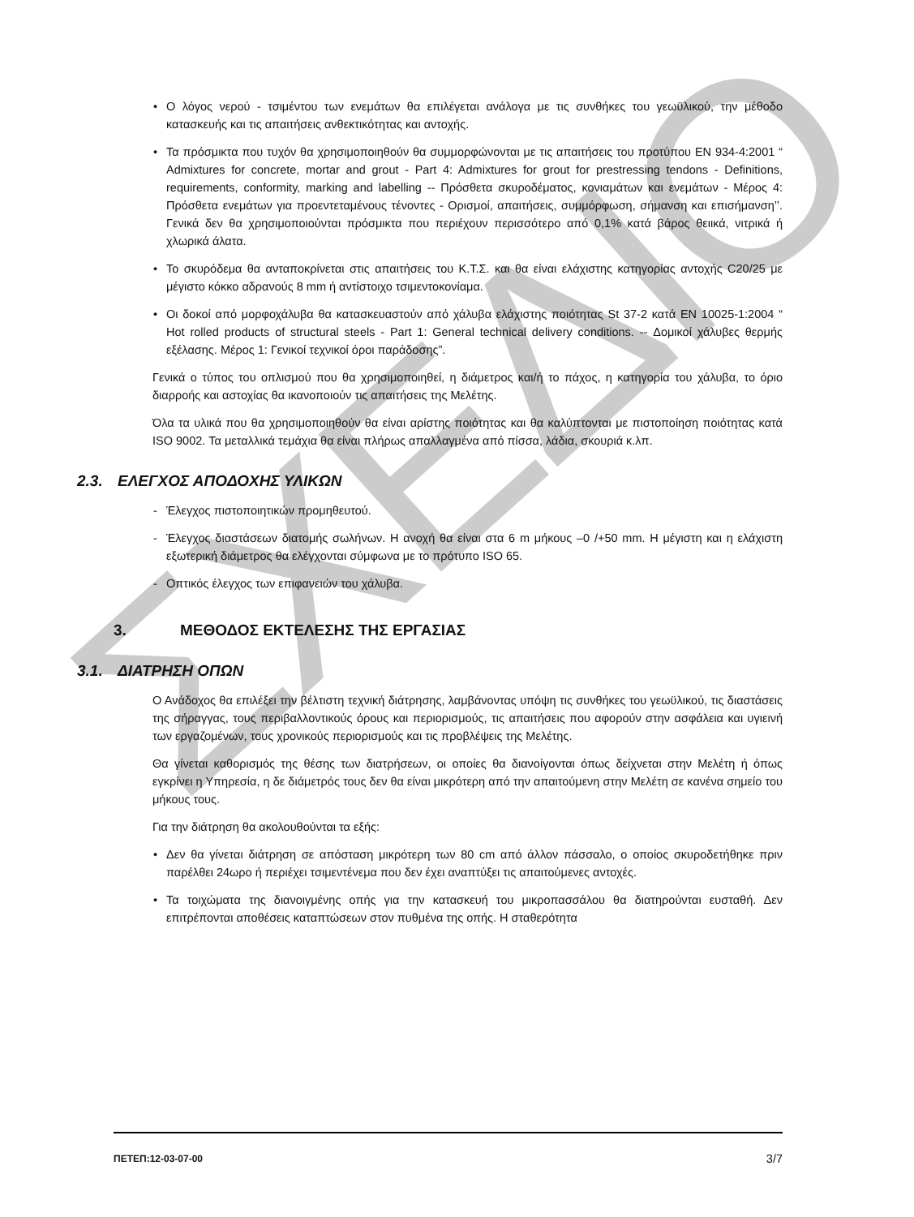ΣΧΕΔΙΟ
• Ο λόγος νερού - τσιμέντου των ενεμάτων θα επιλέγεται ανάλογα με τις συνθήκες του γεωϋλικού, την μέθοδο κατασκευής και τις απαιτήσεις ανθεκτικότητας και αντοχής.
• Τα πρόσμικτα που τυχόν θα χρησιμοποιηθούν θα συμμορφώνονται με τις απαιτήσεις του προτύπου EN 934-4:2001 “ Admixtures for concrete, mortar and grout - Part 4: Admixtures for grout for prestressing tendons - Definitions, requirements, conformity, marking and labelling -- Πρόσθετα σκυροδέματος, κονιαμάτων και ενεμάτων - Μέρος 4: Πρόσθετα ενεμάτων για προεντεταμένους τένοντες - Ορισμοί, απαιτήσεις, συμμόρφωση, σήμανση και επισήμανση’’. Γενικά δεν θα χρησιμοποιούνται πρόσμικτα που περιέχουν περισσότερο από 0,1% κατά βάρος θειικά, νιτρικά ή χλωρικά άλατα.
• Το σκυρόδεμα θα ανταποκρίνεται στις απαιτήσεις του Κ.Τ.Σ. και θα είναι ελάχιστης κατηγορίας αντοχής C20/25 με μέγιστο κόκκο αδρανούς 8 mm ή αντίστοιχο τσιμεντοκονίαμα.
• Οι δοκοί από μορφοχάλυβα θα κατασκευαστούν από χάλυβα ελάχιστης ποιότητας St 37-2 κατά EN 10025-1:2004 “ Hot rolled products of structural steels - Part 1: General technical delivery conditions. -- Δομικοί χάλυβες θερμής εξέλασης. Μέρος 1: Γενικοί τεχνικοί όροι παράδοσης”.
Γενικά ο τύπος του οπλισμού που θα χρησιμοποιηθεί, η διάμετρος και/ή το πάχος, η κατηγορία του χάλυβα, το όριο διαρροής και αστοχίας θα ικανοποιούν τις απαιτήσεις της Μελέτης.
Όλα τα υλικά που θα χρησιμοποιηθούν θα είναι αρίστης ποιότητας και θα καλύπτονται με πιστοποίηση ποιότητας κατά ISO 9002. Τα μεταλλικά τεμάχια θα είναι πλήρως απαλλαγμένα από πίσσα, λάδια, σκουριά κ.λπ.
2.3. ΕΛΕΓΧΟΣ ΑΠΟΔΟΧΗΣ ΥΛΙΚΩΝ
- Έλεγχος πιστοποιητικών προμηθευτού.
- Έλεγχος διαστάσεων διατομής σωλήνων. Η ανοχή θα είναι στα 6 m μήκους –0 /+50 mm. Η μέγιστη και η ελάχιστη εξωτερική διάμετρος θα ελέγχονται σύμφωνα με το πρότυπο ISO 65.
- Οπτικός έλεγχος των επιφανειών του χάλυβα.
3. ΜΕΘΟΔΟΣ ΕΚΤΕΛΕΣΗΣ ΤΗΣ ΕΡΓΑΣΙΑΣ
3.1. ΔΙΑΤΡΗΣΗ ΟΠΩΝ
Ο Ανάδοχος θα επιλέξει την βέλτιστη τεχνική διάτρησης, λαμβάνοντας υπόψη τις συνθήκες του γεωϋλικού, τις διαστάσεις της σήραγγας, τους περιβαλλοντικούς όρους και περιορισμούς, τις απαιτήσεις που αφορούν στην ασφάλεια και υγιεινή των εργαζομένων, τους χρονικούς περιορισμούς και τις προβλέψεις της Μελέτης.
Θα γίνεται καθορισμός της θέσης των διατρήσεων, οι οποίες θα διανοίγονται όπως δείχνεται στην Μελέτη ή όπως εγκρίνει η Υπηρεσία, η δε διάμετρός τους δεν θα είναι μικρότερη από την απαιτούμενη στην Μελέτη σε κανένα σημείο του μήκους τους.
Για την διάτρηση θα ακολουθούνται τα εξής:
• Δεν θα γίνεται διάτρηση σε απόσταση μικρότερη των 80 cm από άλλον πάσσαλο, ο οποίος σκυροδετήθηκε πριν παρέλθει 24ωρο ή περιέχει τσιμεντένεμα που δεν έχει αναπτύξει τις απαιτούμενες αντοχές.
• Τα τοιχώματα της διανοιγμένης οπής για την κατασκευή του μικροπασσάλου θα διατηρούνται ευσταθή. Δεν επιτρέπονται αποθέσεις καταπτώσεων στον πυθμένα της οπής. Η σταθερότητα
ΠΕΤΕΠ:12-03-07-00 3/7